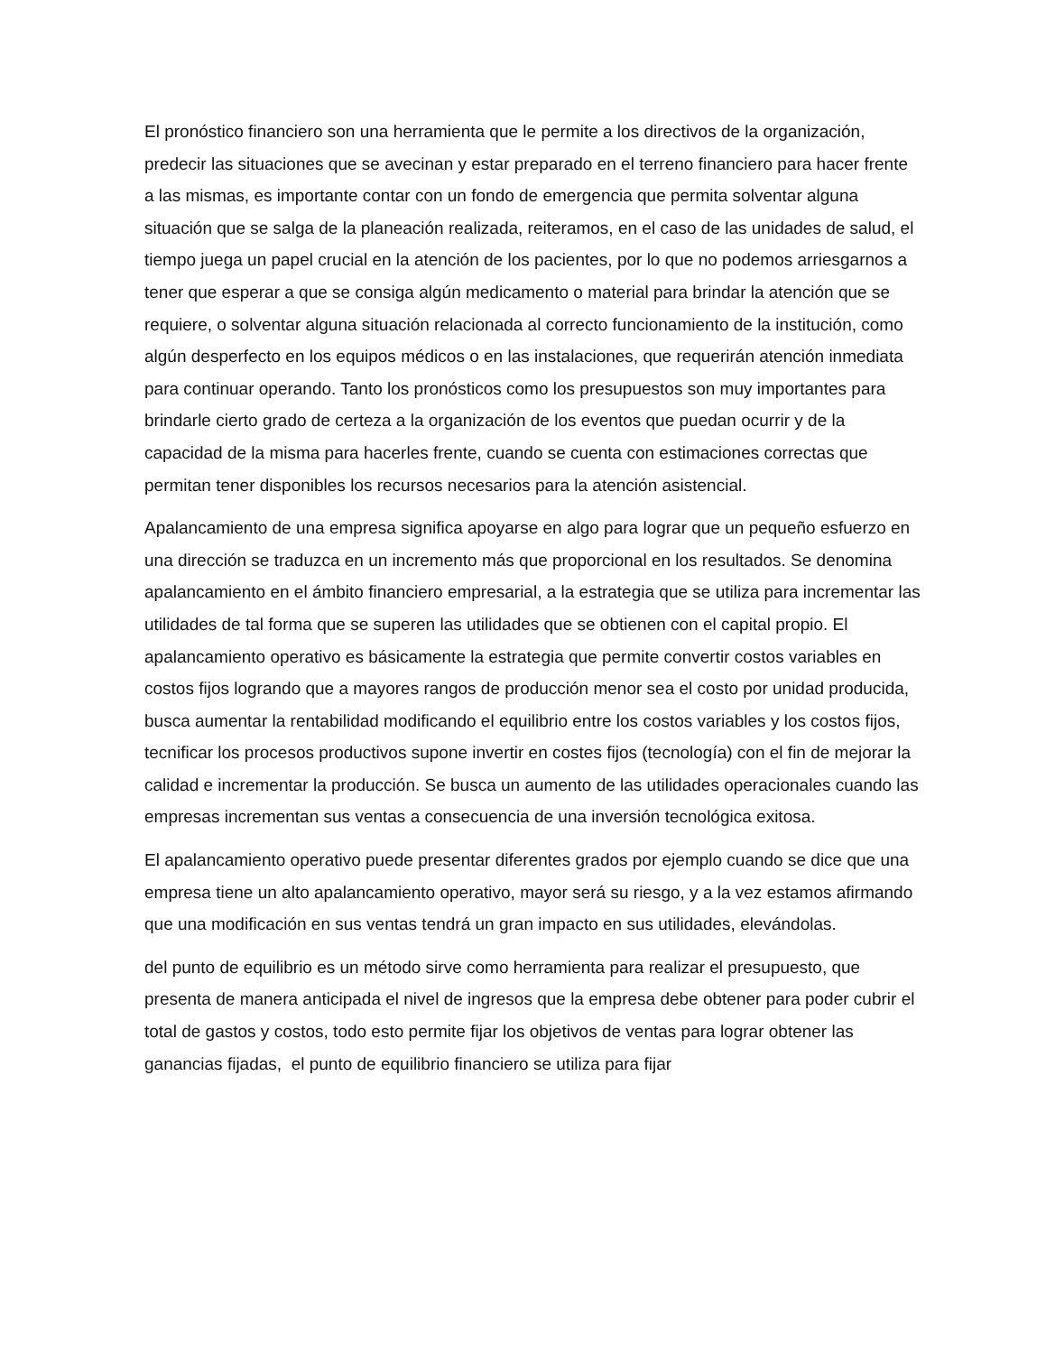El pronóstico financiero son una herramienta que le permite a los directivos de la organización, predecir las situaciones que se avecinan y estar preparado en el terreno financiero para hacer frente a las mismas, es importante contar con un fondo de emergencia que permita solventar alguna situación que se salga de la planeación realizada, reiteramos, en el caso de las unidades de salud, el tiempo juega un papel crucial en la atención de los pacientes, por lo que no podemos arriesgarnos a tener que esperar a que se consiga algún medicamento o material para brindar la atención que se requiere, o solventar alguna situación relacionada al correcto funcionamiento de la institución, como algún desperfecto en los equipos médicos o en las instalaciones, que requerirán atención inmediata para continuar operando. Tanto los pronósticos como los presupuestos son muy importantes para brindarle cierto grado de certeza a la organización de los eventos que puedan ocurrir y de la capacidad de la misma para hacerles frente, cuando se cuenta con estimaciones correctas que permitan tener disponibles los recursos necesarios para la atención asistencial.
Apalancamiento de una empresa significa apoyarse en algo para lograr que un pequeño esfuerzo en una dirección se traduzca en un incremento más que proporcional en los resultados. Se denomina apalancamiento en el ámbito financiero empresarial, a la estrategia que se utiliza para incrementar las utilidades de tal forma que se superen las utilidades que se obtienen con el capital propio. El apalancamiento operativo es básicamente la estrategia que permite convertir costos variables en costos fijos logrando que a mayores rangos de producción menor sea el costo por unidad producida, busca aumentar la rentabilidad modificando el equilibrio entre los costos variables y los costos fijos, tecnificar los procesos productivos supone invertir en costes fijos (tecnología) con el fin de mejorar la calidad e incrementar la producción. Se busca un aumento de las utilidades operacionales cuando las empresas incrementan sus ventas a consecuencia de una inversión tecnológica exitosa.
El apalancamiento operativo puede presentar diferentes grados por ejemplo cuando se dice que una empresa tiene un alto apalancamiento operativo, mayor será su riesgo, y a la vez estamos afirmando que una modificación en sus ventas tendrá un gran impacto en sus utilidades, elevándolas.
del punto de equilibrio es un método sirve como herramienta para realizar el presupuesto, que presenta de manera anticipada el nivel de ingresos que la empresa debe obtener para poder cubrir el total de gastos y costos, todo esto permite fijar los objetivos de ventas para lograr obtener las ganancias fijadas, el punto de equilibrio financiero se utiliza para fijar